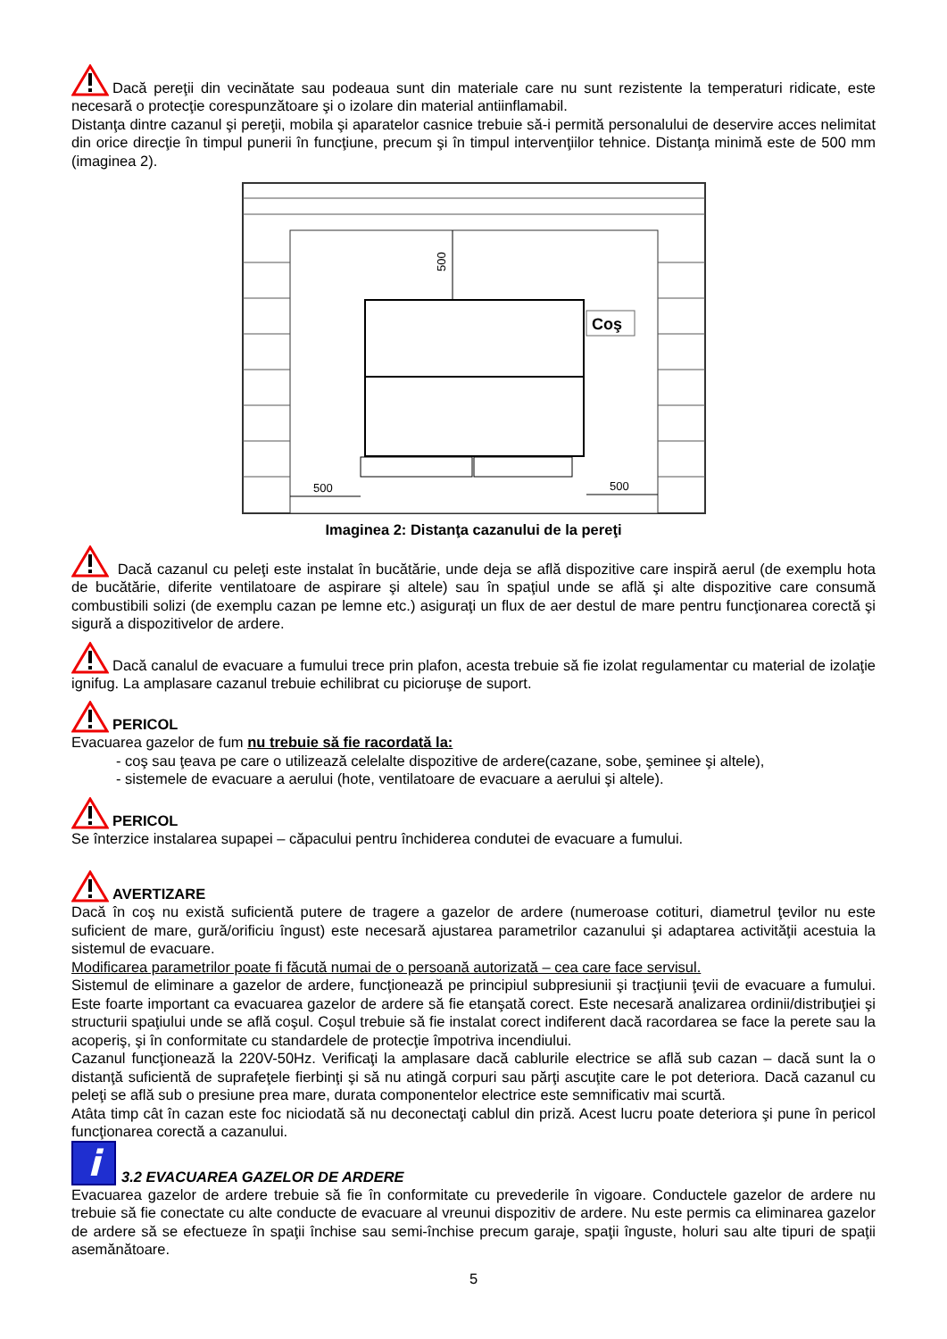Dacă pereţii din vecinătate sau podeaua sunt din materiale care nu sunt rezistente la temperaturi ridicate, este necesară o protecţie corespunzătoare şi o izolare din material antiinflamabil.
Distanţa dintre cazanul şi pereţii, mobila şi aparatelor casnice trebuie să-i permită personalului de deservire acces nelimitat din orice direcţie în timpul punerii în funcţiune, precum şi în timpul intervenţiilor tehnice. Distanţa minimă este de 500 mm (imaginea 2).
500
500
500
Coş
Imaginea 2: Distanţa cazanului de la pereţi
Dacă cazanul cu peleţi este instalat în bucătărie, unde deja se află dispozitive care inspiră aerul (de exemplu hota de bucătărie, diferite ventilatoare de aspirare şi altele) sau în spaţiul unde se află şi alte dispozitive care consumă combustibili solizi (de exemplu cazan pe lemne etc.) asiguraţi un flux de aer destul de mare pentru funcţionarea corectă şi sigură a dispozitivelor de ardere.
Dacă canalul de evacuare a fumului trece prin plafon, acesta trebuie să fie izolat regulamentar cu material de izolaţie ignifug. La amplasare cazanul trebuie echilibrat cu picioruşe de suport.
PERICOL
Evacuarea gazelor de fum nu trebuie să fie racordată la:
- coş sau ţeava pe care o utilizează celelalte dispozitive de ardere(cazane, sobe, şeminee şi altele),
- sistemele de evacuare a aerului (hote, ventilatoare de evacuare a aerului şi altele).
PERICOL
Se înterzice instalarea supapei – căpacului pentru închiderea condutei de evacuare a fumului.
AVERTIZARE
Dacă în coş nu există suficientă putere de tragere a gazelor de ardere (numeroase cotituri, diametrul ţevilor nu este suficient de mare, gură/orificiu îngust) este necesară ajustarea parametrilor cazanului şi adaptarea activităţii acestuia la sistemul de evacuare.
Modificarea parametrilor poate fi făcută numai de o persoană autorizată – cea care face servisul.
Sistemul de eliminare a gazelor de ardere, funcţionează pe principiul subpresiunii şi tracţiunii ţevii de evacuare a fumului. Este foarte important ca evacuarea gazelor de ardere să fie etanşată corect. Este necesară analizarea ordinii/distribuţiei şi structurii spaţiului unde se află coşul. Coşul trebuie să fie instalat corect indiferent dacă racordarea se face la perete sau la acoperiş, şi în conformitate cu standardele de protecţie împotriva incendiului.
Cazanul funcţionează la 220V-50Hz. Verificaţi la amplasare dacă cablurile electrice se află sub cazan – dacă sunt la o distanţă suficientă de suprafeţele fierbinţi şi să nu atingă corpuri sau părţi ascuţite care le pot deteriora. Dacă cazanul cu peleţi se află sub o presiune prea mare, durata componentelor electrice este semnificativ mai scurtă.
Atâta timp cât în cazan este foc niciodată să nu deconectaţi cablul din priză. Acest lucru poate deteriora şi pune în pericol funcţionarea corectă a cazanului.
i 3.2 EVACUAREA GAZELOR DE ARDERE
Evacuarea gazelor de ardere trebuie să fie în conformitate cu prevederile în vigoare. Conductele gazelor de ardere nu trebuie să fie conectate cu alte conducte de evacuare al vreunui dispozitiv de ardere. Nu este permis ca eliminarea gazelor de ardere să se efectueze în spaţii închise sau semi-închise precum garaje, spaţii înguste, holuri sau alte tipuri de spaţii asemănătoare.
5